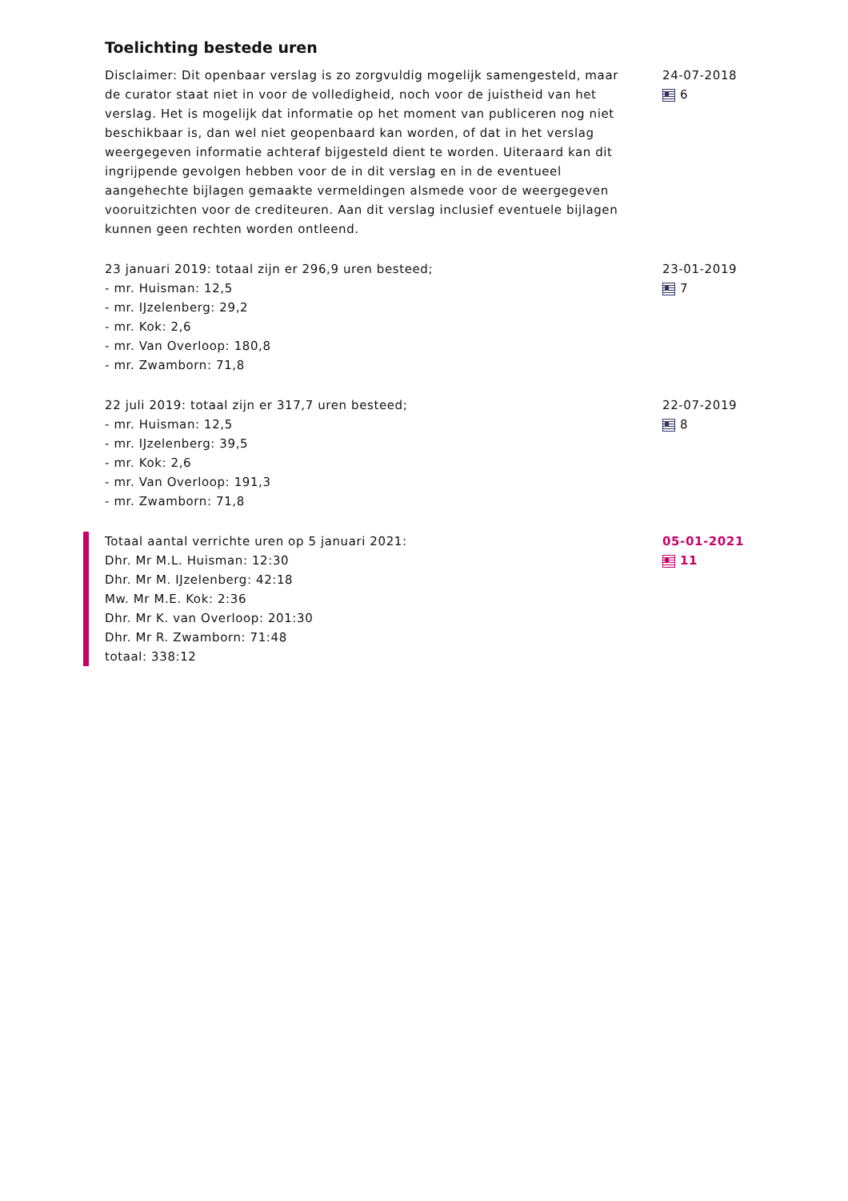Toelichting bestede uren
Disclaimer: Dit openbaar verslag is zo zorgvuldig mogelijk samengesteld, maar de curator staat niet in voor de volledigheid, noch voor de juistheid van het verslag. Het is mogelijk dat informatie op het moment van publiceren nog niet beschikbaar is, dan wel niet geopenbaard kan worden, of dat in het verslag weergegeven informatie achteraf bijgesteld dient te worden. Uiteraard kan dit ingrijpende gevolgen hebben voor de in dit verslag en in de eventueel aangehechte bijlagen gemaakte vermeldingen alsmede voor de weergegeven vooruitzichten voor de crediteuren. Aan dit verslag inclusief eventuele bijlagen kunnen geen rechten worden ontleend.
24-07-2018
6
23 januari 2019: totaal zijn er 296,9 uren besteed;
- mr. Huisman: 12,5
- mr. IJzelenberg: 29,2
- mr. Kok: 2,6
- mr. Van Overloop: 180,8
- mr. Zwamborn: 71,8
23-01-2019
7
22 juli 2019: totaal zijn er 317,7 uren besteed;
- mr. Huisman: 12,5
- mr. IJzelenberg: 39,5
- mr. Kok: 2,6
- mr. Van Overloop: 191,3
- mr. Zwamborn: 71,8
22-07-2019
8
Totaal aantal verrichte uren op 5 januari 2021:
Dhr. Mr M.L. Huisman: 12:30
Dhr. Mr M. IJzelenberg: 42:18
Mw. Mr M.E. Kok: 2:36
Dhr. Mr K. van Overloop: 201:30
Dhr. Mr R. Zwamborn: 71:48
totaal: 338:12
05-01-2021
11